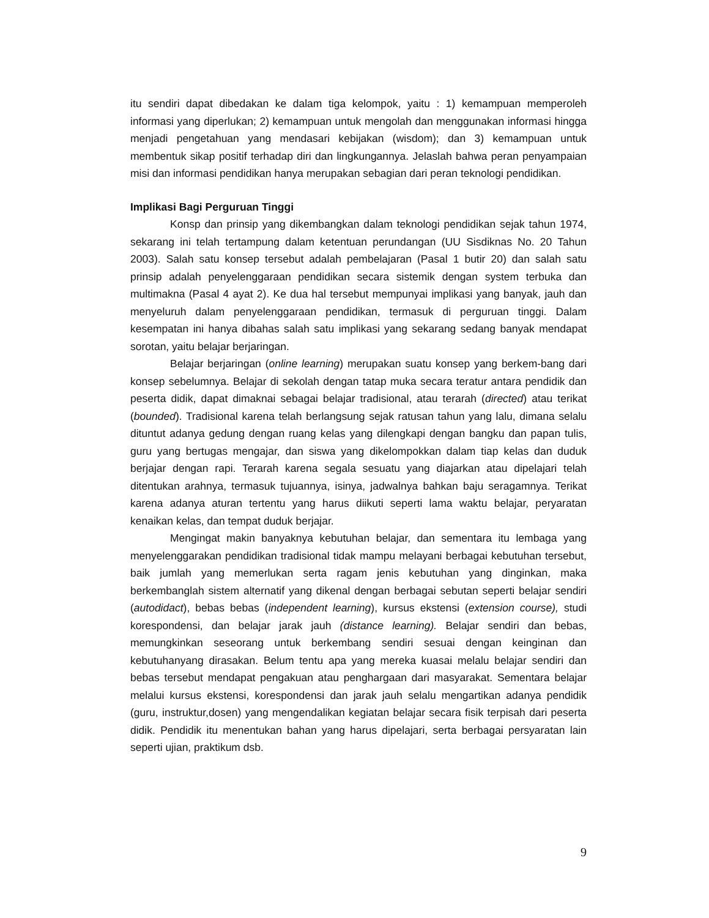itu sendiri dapat dibedakan ke dalam tiga kelompok, yaitu : 1) kemampuan memperoleh informasi yang diperlukan; 2) kemampuan untuk mengolah dan menggunakan informasi hingga menjadi pengetahuan yang mendasari kebijakan (wisdom); dan 3) kemampuan untuk membentuk sikap positif terhadap diri dan lingkungannya. Jelaslah bahwa peran penyampaian misi dan informasi pendidikan hanya merupakan sebagian dari peran teknologi pendidikan.
Implikasi Bagi Perguruan Tinggi
Konsp dan prinsip yang dikembangkan dalam teknologi pendidikan sejak tahun 1974, sekarang ini telah tertampung dalam ketentuan perundangan (UU Sisdiknas No. 20 Tahun 2003). Salah satu konsep tersebut adalah pembelajaran (Pasal 1 butir 20) dan salah satu prinsip adalah penyelenggaraan pendidikan secara sistemik dengan system terbuka dan multimakna (Pasal 4 ayat 2). Ke dua hal tersebut mempunyai implikasi yang banyak, jauh dan menyeluruh dalam penyelenggaraan pendidikan, termasuk di perguruan tinggi. Dalam kesempatan ini hanya dibahas salah satu implikasi yang sekarang sedang banyak mendapat sorotan, yaitu belajar berjaringan.
Belajar berjaringan (online learning) merupakan suatu konsep yang berkem-bang dari konsep sebelumnya. Belajar di sekolah dengan tatap muka secara teratur antara pendidik dan peserta didik, dapat dimaknai sebagai belajar tradisional, atau terarah (directed) atau terikat (bounded). Tradisional karena telah berlangsung sejak ratusan tahun yang lalu, dimana selalu dituntut adanya gedung dengan ruang kelas yang dilengkapi dengan bangku dan papan tulis, guru yang bertugas mengajar, dan siswa yang dikelompokkan dalam tiap kelas dan duduk berjajar dengan rapi. Terarah karena segala sesuatu yang diajarkan atau dipelajari telah ditentukan arahnya, termasuk tujuannya, isinya, jadwalnya bahkan baju seragamnya. Terikat karena adanya aturan tertentu yang harus diikuti seperti lama waktu belajar, peryaratan kenaikan kelas, dan tempat duduk berjajar.
Mengingat makin banyaknya kebutuhan belajar, dan sementara itu lembaga yang menyelenggarakan pendidikan tradisional tidak mampu melayani berbagai kebutuhan tersebut, baik jumlah yang memerlukan serta ragam jenis kebutuhan yang dinginkan, maka berkembanglah sistem alternatif yang dikenal dengan berbagai sebutan seperti belajar sendiri (autodidact), bebas bebas (independent learning), kursus ekstensi (extension course), studi korespondensi, dan belajar jarak jauh (distance learning). Belajar sendiri dan bebas, memungkinkan seseorang untuk berkembang sendiri sesuai dengan keinginan dan kebutuhanyang dirasakan. Belum tentu apa yang mereka kuasai melalu belajar sendiri dan bebas tersebut mendapat pengakuan atau penghargaan dari masyarakat. Sementara belajar melalui kursus ekstensi, korespondensi dan jarak jauh selalu mengartikan adanya pendidik (guru, instruktur,dosen) yang mengendalikan kegiatan belajar secara fisik terpisah dari peserta didik. Pendidik itu menentukan bahan yang harus dipelajari, serta berbagai persyaratan lain seperti ujian, praktikum dsb.
9